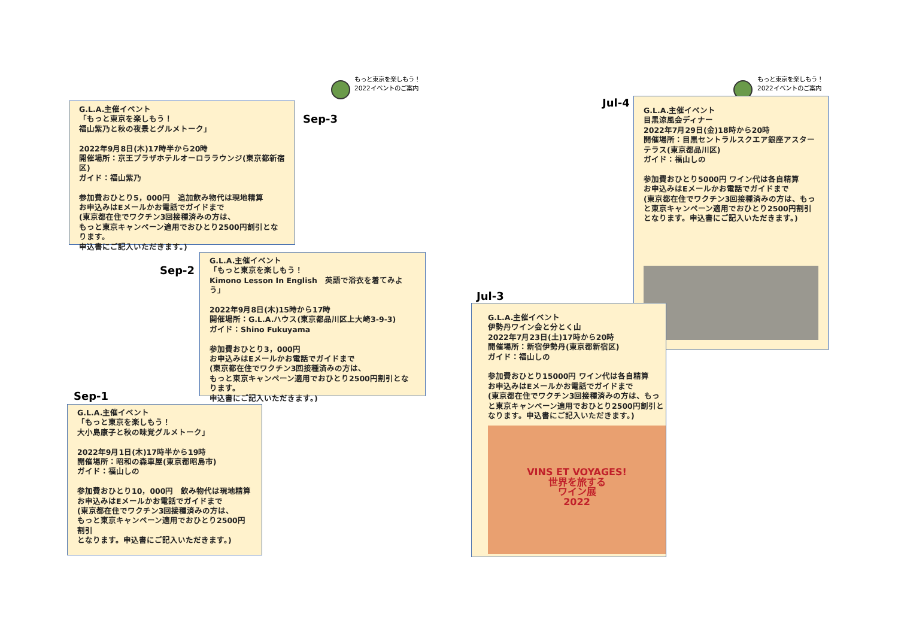もっと東京を楽しもう！
2022イベントのご案内
もっと東京を楽しもう！
2022イベントのご案内
G.L.A.主催イベント
「もっと東京を楽しもう！
福山紫乃と秋の夜景とグルメトーク」
2022年9月8日(木)17時半から20時
開催場所：京王プラザホテルオーロララウンジ(東京都新宿区)
ガイド：福山紫乃
参加費おひとり5，000円　追加飲み物代は現地精算
お申込みはEメールかお電話でガイドまで
(東京都在住でワクチン3回接種済みの方は、
もっと東京キャンペーン適用でおひとり2500円割引となります。
申込書にご記入いただきます。)
Sep-3
Sep-2
G.L.A.主催イベント
「もっと東京を楽しもう！
Kimono Lesson In English　英語で浴衣を着てみよう」
2022年9月8日(木)15時から17時
開催場所：G.L.A.ハウス(東京都品川区上大崎3-9-3)
ガイド：Shino Fukuyama
参加費おひとり3，000円
お申込みはEメールかお電話でガイドまで
(東京都在住でワクチン3回接種済みの方は、
もっと東京キャンペーン適用でおひとり2500円割引となります。
申込書にご記入いただきます。)
Sep-1
G.L.A.主催イベント
「もっと東京を楽しもう！
大小島康子と秋の味覚グルメトーク」
2022年9月1日(木)17時半から19時
開催場所：昭和の森車屋(東京都昭島市)
ガイド：福山しの
参加費おひとり10，000円　飲み物代は現地精算
お申込みはEメールかお電話でガイドまで
(東京都在住でワクチン3回接種済みの方は、
もっと東京キャンペーン適用でおひとり2500円割引
となります。申込書にご記入いただきます。)
Jul-4
G.L.A.主催イベント
目黒涼風会ディナー
2022年7月29日(金)18時から20時
開催場所：目黒セントラルスクエア銀座アスターテラス(東京都品川区)
ガイド：福山しの
参加費おひとり5000円 ワイン代は各自精算
お申込みはEメールかお電話でガイドまで
(東京都在住でワクチン3回接種済みの方は、もっと東京キャンペーン適用でおひとり2500円割引となります。申込書にご記入いただきます。)
Jul-3
G.L.A.主催イベント
伊勢丹ワイン会と分とく山
2022年7月23日(土)17時から20時
開催場所：新宿伊勢丹(東京都新宿区)
ガイド：福山しの
参加費おひとり15000円 ワイン代は各自精算
お申込みはEメールかお電話でガイドまで
(東京都在住でワクチン3回接種済みの方は、もっと東京キャンペーン適用でおひとり2500円割引となります。申込書にご記入いただきます。)
VINS ET VOYAGES!
世界を旅する
ワイン展
2022